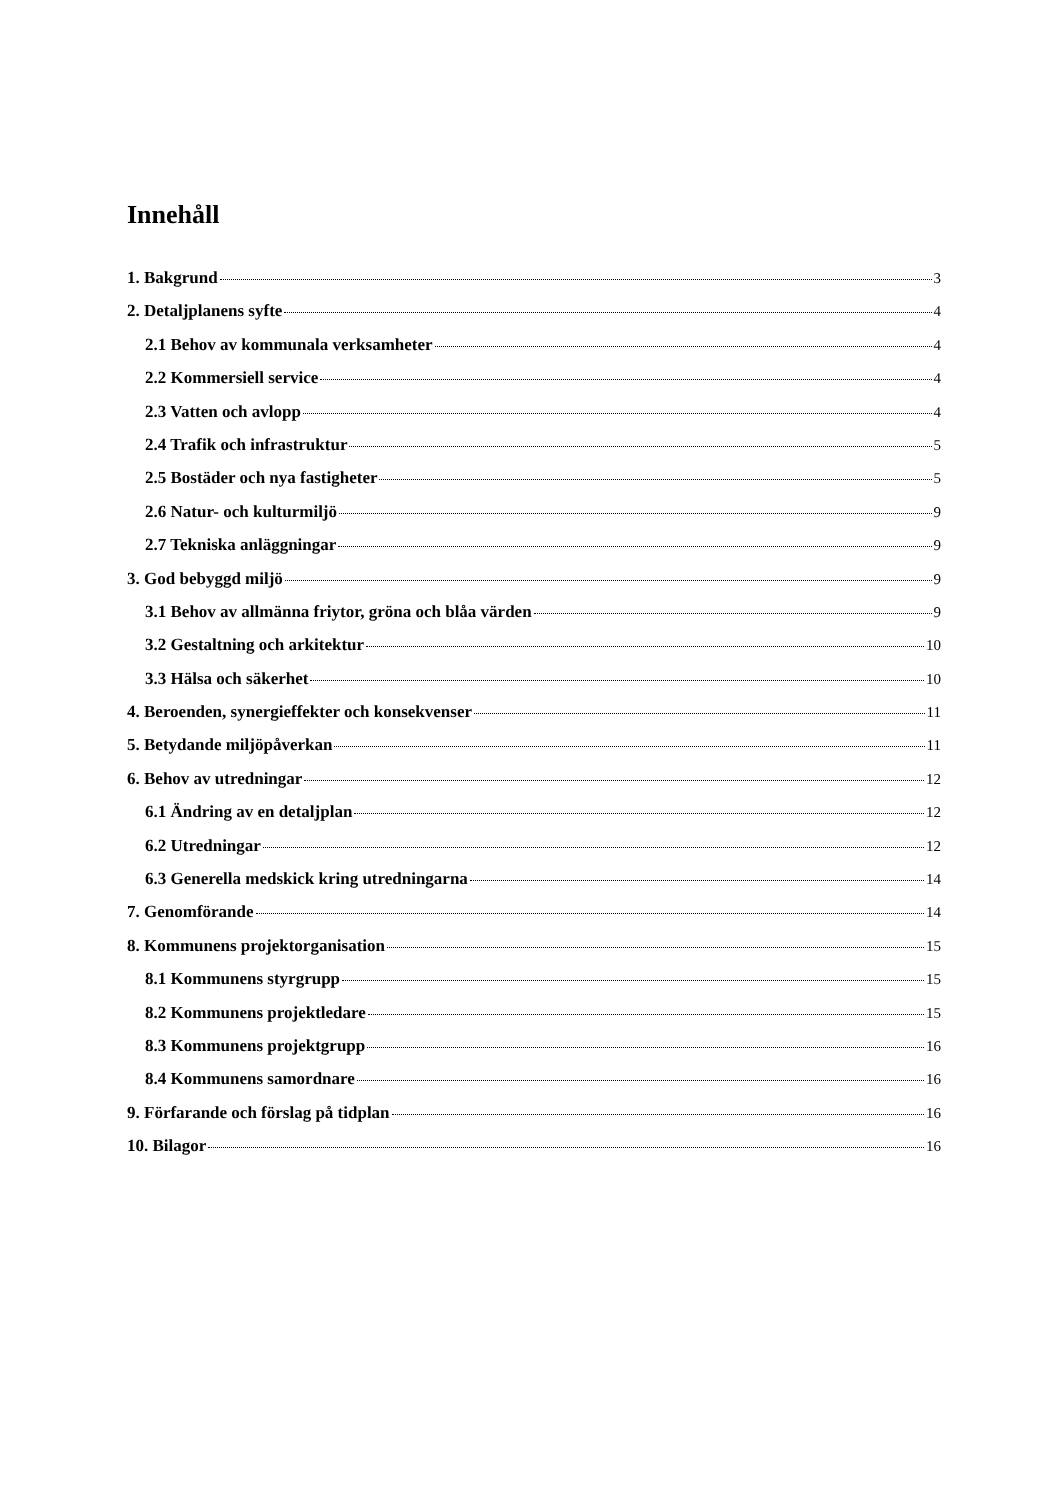Innehåll
1. Bakgrund 3
2. Detaljplanens syfte 4
2.1 Behov av kommunala verksamheter 4
2.2 Kommersiell service 4
2.3 Vatten och avlopp 4
2.4 Trafik och infrastruktur 5
2.5 Bostäder och nya fastigheter 5
2.6 Natur- och kulturmiljö 9
2.7 Tekniska anläggningar 9
3. God bebyggd miljö 9
3.1 Behov av allmänna friytor, gröna och blåa värden 9
3.2 Gestaltning och arkitektur 10
3.3 Hälsa och säkerhet 10
4. Beroenden, synergieffekter och konsekvenser 11
5. Betydande miljöpåverkan 11
6. Behov av utredningar 12
6.1 Ändring av en detaljplan 12
6.2 Utredningar 12
6.3 Generella medskick kring utredningarna 14
7. Genomförande 14
8. Kommunens projektorganisation 15
8.1 Kommunens styrgrupp 15
8.2 Kommunens projektledare 15
8.3 Kommunens projektgrupp 16
8.4 Kommunens samordnare 16
9. Förfarande och förslag på tidplan 16
10. Bilagor 16